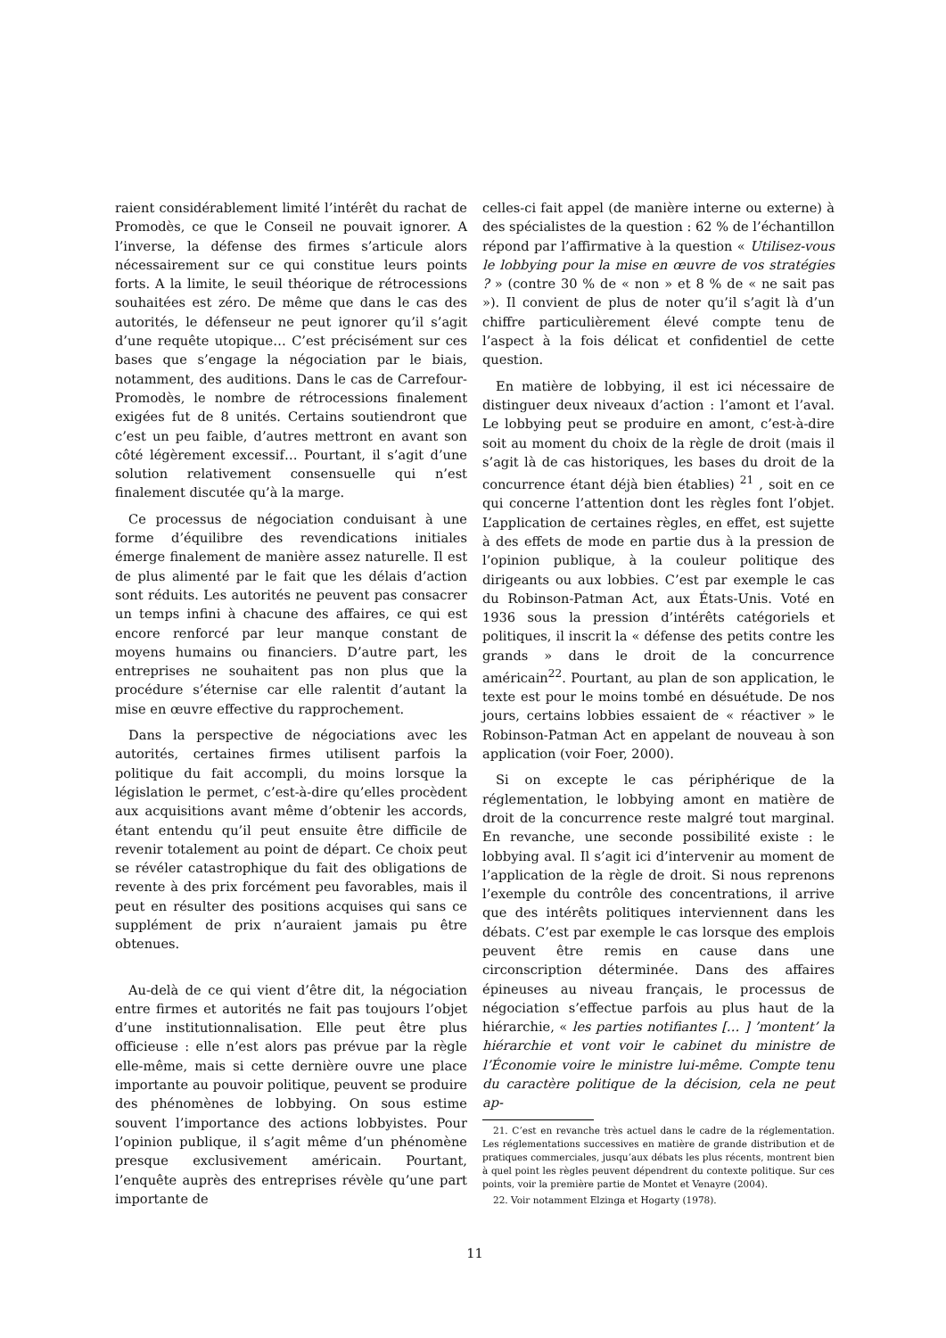raient considérablement limité l’intérêt du rachat de Promodès, ce que le Conseil ne pouvait ignorer. A l’inverse, la défense des firmes s’articule alors nécessairement sur ce qui constitue leurs points forts. A la limite, le seuil théorique de rétrocessions souhaitées est zéro. De même que dans le cas des autorités, le défenseur ne peut ignorer qu’il s’agit d’une requête utopique… C’est précisément sur ces bases que s’engage la négociation par le biais, notamment, des auditions. Dans le cas de Carrefour-Promodès, le nombre de rétrocessions finalement exigées fut de 8 unités. Certains soutiendront que c’est un peu faible, d’autres mettront en avant son côté légèrement excessif… Pourtant, il s’agit d’une solution relativement consensuelle qui n’est finalement discutée qu’à la marge.
Ce processus de négociation conduisant à une forme d’équilibre des revendications initiales émerge finalement de manière assez naturelle. Il est de plus alimenté par le fait que les délais d’action sont réduits. Les autorités ne peuvent pas consacrer un temps infini à chacune des affaires, ce qui est encore renforcé par leur manque constant de moyens humains ou financiers. D’autre part, les entreprises ne souhaitent pas non plus que la procédure s’éternise car elle ralentit d’autant la mise en œuvre effective du rapprochement.
Dans la perspective de négociations avec les autorités, certaines firmes utilisent parfois la politique du fait accompli, du moins lorsque la législation le permet, c’est-à-dire qu’elles procèdent aux acquisitions avant même d’obtenir les accords, étant entendu qu’il peut ensuite être difficile de revenir totalement au point de départ. Ce choix peut se révéler catastrophique du fait des obligations de revente à des prix forcément peu favorables, mais il peut en résulter des positions acquises qui sans ce supplément de prix n’auraient jamais pu être obtenues.
Au-delà de ce qui vient d’être dit, la négociation entre firmes et autorités ne fait pas toujours l’objet d’une institutionnalisation. Elle peut être plus officieuse : elle n’est alors pas prévue par la règle elle-même, mais si cette dernière ouvre une place importante au pouvoir politique, peuvent se produire des phénomènes de lobbying. On sous estime souvent l’importance des actions lobbyistes. Pour l’opinion publique, il s’agit même d’un phénomène presque exclusivement américain. Pourtant, l’enquête auprès des entreprises révèle qu’une part importante de
celles-ci fait appel (de manière interne ou externe) à des spécialistes de la question : 62 % de l’échantillon répond par l’affirmative à la question « Utilisez-vous le lobbying pour la mise en œuvre de vos stratégies ? » (contre 30 % de « non » et 8 % de « ne sait pas »). Il convient de plus de noter qu’il s’agit là d’un chiffre particulièrement élevé compte tenu de l’aspect à la fois délicat et confidentiel de cette question.
En matière de lobbying, il est ici nécessaire de distinguer deux niveaux d’action : l’amont et l’aval. Le lobbying peut se produire en amont, c’est-à-dire soit au moment du choix de la règle de droit (mais il s’agit là de cas historiques, les bases du droit de la concurrence étant déjà bien établies) <sup>21</sup> , soit en ce qui concerne l’attention dont les règles font l’objet. L’application de certaines règles, en effet, est sujette à des effets de mode en partie dus à la pression de l’opinion publique, à la couleur politique des dirigeants ou aux lobbies. C’est par exemple le cas du Robinson-Patman Act, aux États-Unis. Voté en 1936 sous la pression d’intérêts catégoriels et politiques, il inscrit la « défense des petits contre les grands » dans le droit de la concurrence américain<sup>22</sup>. Pourtant, au plan de son application, le texte est pour le moins tombé en désuétude. De nos jours, certains lobbies essaient de « réactiver » le Robinson-Patman Act en appelant de nouveau à son application (voir Foer, 2000).
Si on excepte le cas périphérique de la réglementation, le lobbying amont en matière de droit de la concurrence reste malgré tout marginal. En revanche, une seconde possibilité existe : le lobbying aval. Il s’agit ici d’intervenir au moment de l’application de la règle de droit. Si nous reprenons l’exemple du contrôle des concentrations, il arrive que des intérêts politiques interviennent dans les débats. C’est par exemple le cas lorsque des emplois peuvent être remis en cause dans une circonscription déterminée. Dans des affaires épineuses au niveau français, le processus de négociation s’effectue parfois au plus haut de la hiérarchie, « les parties notifiantes [… ] ’montent’ la hiérarchie et vont voir le cabinet du ministre de l’Économie voire le ministre lui-même. Compte tenu du caractère politique de la décision, cela ne peut ap-
21. C’est en revanche très actuel dans le cadre de la réglementation. Les réglementations successives en matière de grande distribution et de pratiques commerciales, jusqu’aux débats les plus récents, montrent bien à quel point les règles peuvent dépendrent du contexte politique. Sur ces points, voir la première partie de Montet et Venayre (2004).
22. Voir notamment Elzinga et Hogarty (1978).
11